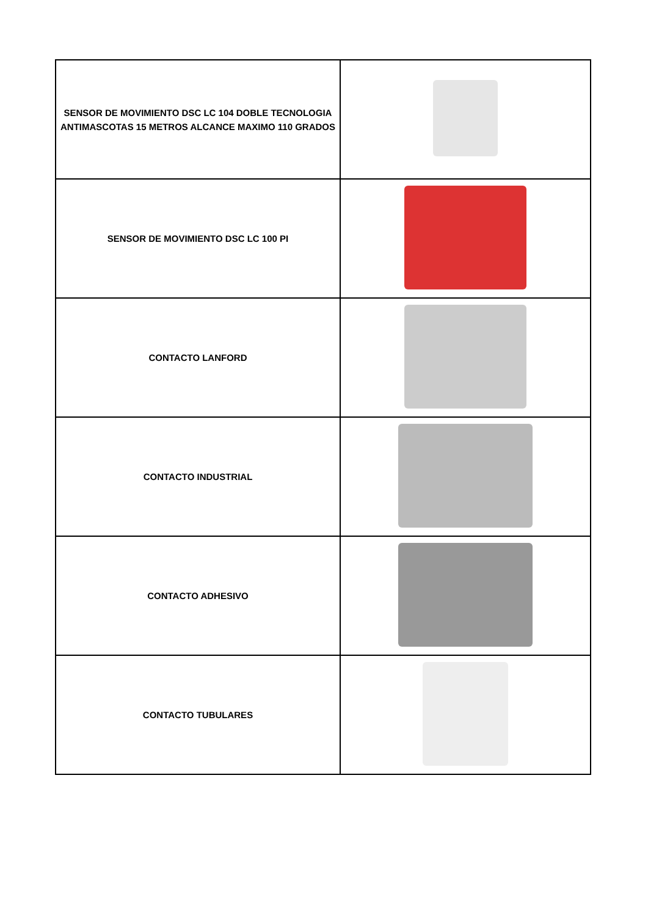| SENSOR DE MOVIMIENTO DSC LC 104 DOBLE TECNOLOGIA ANTIMASCOTAS 15 METROS ALCANCE MAXIMO 110 GRADOS | |
| SENSOR DE MOVIMIENTO DSC LC 100 PI | |
| CONTACTO LANFORD | |
| CONTACTO INDUSTRIAL | |
| CONTACTO ADHESIVO | |
| CONTACTO TUBULARES | |